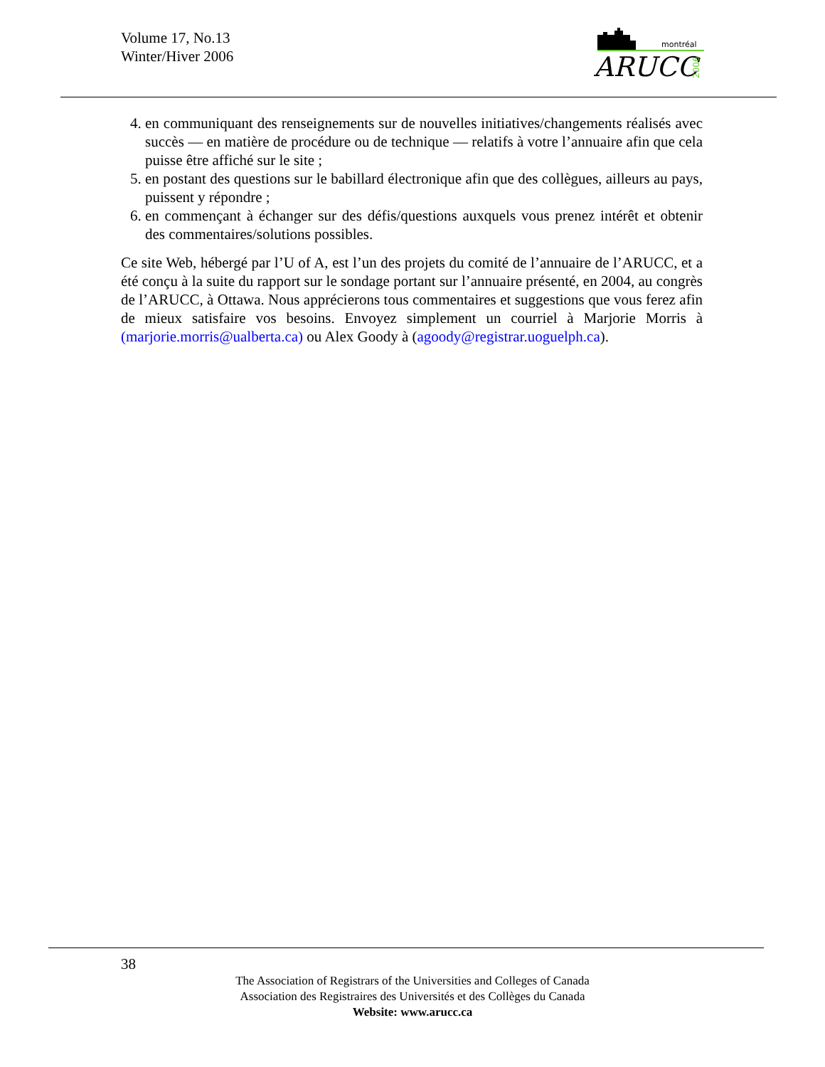Volume 17, No.13
Winter/Hiver 2006
montréal
ARUCC
2006
4. en communiquant des renseignements sur de nouvelles initiatives/changements réalisés avec succès — en matière de procédure ou de technique — relatifs à votre l’annuaire afin que cela puisse être affiché sur le site ;
5. en postant des questions sur le babillard électronique afin que des collègues, ailleurs au pays, puissent y répondre ;
6. en commençant à échanger sur des défis/questions auxquels vous prenez intérêt et obtenir des commentaires/solutions possibles.
Ce site Web, hébergé par l’U of A, est l’un des projets du comité de l’annuaire de l’ARUCC, et a été conçu à la suite du rapport sur le sondage portant sur l’annuaire présenté, en 2004, au congrès de l’ARUCC, à Ottawa. Nous apprécierons tous commentaires et suggestions que vous ferez afin de mieux satisfaire vos besoins. Envoyez simplement un courriel à Marjorie Morris à (marjorie.morris@ualberta.ca) ou Alex Goody à (agoody@registrar.uoguelph.ca).
38
The Association of Registrars of the Universities and Colleges of Canada
Association des Registraires des Universités et des Collèges du Canada
Website: www.arucc.ca